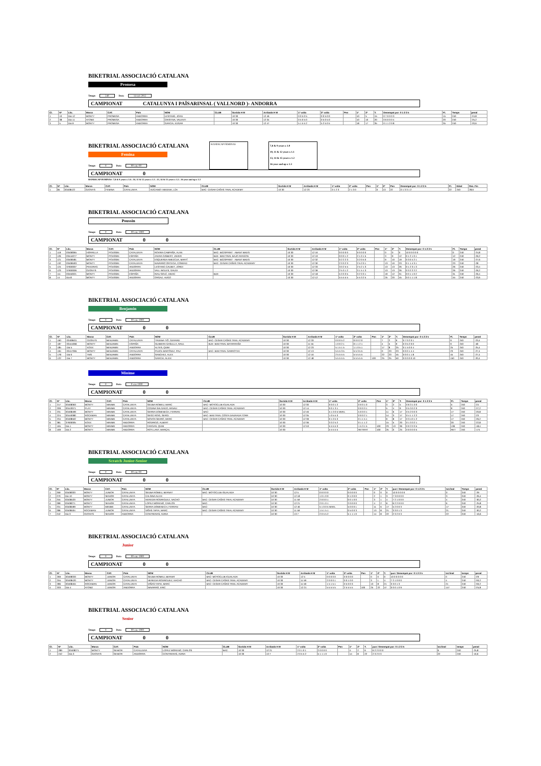BIKETRIAL ASSOCIACIÓ CATALANA
Promesa
Temps 240 Data 14-oct-2012
CAMPIONAT CATALUNYA I PAÏSARINSAL ( VALLNORD )- ANDORRA
| Cl. | Nº | Llic. | Marca | CAT. | País | NOM | CLUB | Sortida H M | Arribada H M | 1ª volta | 2ª volta | Pen | 1ª | 2ª | T. | Desempat por: 0 1 2 3 5 | Fl. | Temps | penal |
| --- | --- | --- | --- | --- | --- | --- | --- | --- | --- | --- | --- | --- | --- | --- | --- | --- | --- | --- | --- |
| 1 | 10 | Dia 12 | MONTY | PROMESA | ANDORRA | LESTANG, JOAN | | 10 30 | 12 46 | 0 0 5 0 5 | 0 0 5 0 0 | | 10 | 5 | 15 | 0 7 0 0 0 3 | 15 | 240 | -24,8 |
| 2 | 38 | Dia 11 | ATOMZ | PROMESA | ANDORRA | CRISTINA, VALENTI | | 10 30 | 12 34 | 0 5 0 5 0 | 0 5 0 5 0 | | 10 | 10 | 20 | 0 6 0 0 0 4 | 20 | 240 | -25,2 |
| 3 | 5 | Dia 9 | MONTY | PROMESA | ANDORRA | GARCIA, EDGAR | | 10 30 | 12 47 | 5 1 5 5 2 | 5 2 5 0 5 | | 18 | 17 | 35 | 0 1 1 2 0 8 | 35 | 240 | -20,6 |
BIKETRIAL ASSOCIACIÓ CATALANA
Femina
Temps 0 Data 00-ene-00
HANDICAP FEMINAS
7,8 & 9 years x 1.0
10, 11 & 12 years x 1.1
13, 14 & 15 years x 1.2
16 year and up x 1.3
CAMPIONAT 0
HANDICAP FEMINAS: 7,8 & 9 years x 1.0 ; 10, 11 & 12 years x 1.1 ; 13, 14 & 15 years x 1.2 ; 16 year and up x 1.3
| Cl. | Nº | Llic. | Marca | CAT. | País | NOM | CLUB | Sortida H M | Arribada H M | 1ª volta | 2ª volta | Pen | 1ª | 2ª | Pen | Desempat por: 0 1 2 3 5 | Fl. | Edad | Res. Fin |
| --- | --- | --- | --- | --- | --- | --- | --- | --- | --- | --- | --- | --- | --- | --- | --- | --- | --- | --- | --- |
| 1 | 84 | 03408422 | OZONYS | FEMINA | CATALUNYA | VIZCAINO I MEDINA, LÚA | BAC- CESAR CAÑAS TRIAL ACADEMY | 10 30 | 12 23 | 0 1 2 3 | 2 1 3 0 | | 0 | 13 | 22 | 0 1 3 3 1 2 | 22 | 240 | 28,6 |
BIKETRIAL ASSOCIACIÓ CATALANA
Poussin
Temps 0 Data 00-ene-1900
CAMPIONAT 0 0
| Cl. | Nº | Llic. | Marca | CAT. | País | NOM | CLUB | Sortida H M | Arribada H M | 1ª volta | 2ª volta | Pen | 1ª | 2ª | T. | Desempat por: 0 1 2 3 5 | Fl. | Temps | penal |
| --- | --- | --- | --- | --- | --- | --- | --- | --- | --- | --- | --- | --- | --- | --- | --- | --- | --- | --- | --- |
| 1 | 119 | 03408365 | HORRILLA | POUSSIN | CATALUNYA | ROVIRA CAMPAÑA, ALAN | BAC- BICISPRINT - ABANT BIKES | 10 30 | 12 16 | 0 0 0 0 0 | 0 0 0 0 0 | | 0 | 0 | 0 | 10 0 0 0 0 0 | 0 | 240 | -24,8 |
| 2 | 126 | 03444077 | MONTY | POUSSIN | ESPAÑA | ZAERA GISBERT, JAVIER | BUE- BIKETRIAL BAJO ARAGON | 10 30 | 12 19 | 0 0 0 1 2 | 2 1 0 1 5 | | 3 | 9 | 12 | 0 1 2 1 0 1 | 12 | 240 | -26,2 |
| 3 | 121 | 03408481 | MONTY | POUSSIN | CATALUNYA | ESQUERDA AMEZCUA, MARTÍ | BAC- BICISPRINT - ABANT BIKES | 10 30 | 12 32 | 0 2 2 2 3 | 3 2 0 5 0 | | 9 | 10 | 19 | 0 3 0 4 2 1 | 19 | 240 | -27,6 |
| 4 | 132 | 03408493 | MONTY | POUSSIN | CATALUNYA | NAVARRO ORTEGA, CONRAD | BAC- CESAR CAÑAS TRIAL ACADEMY | 10 30 | 12 30 | 2 3 3 2 3 | 2 5 2 0 1 | | 13 | 10 | 23 | 0 1 1 4 3 1 | 23 | 240 | -28 |
| 5 | 124 | 37600007 | PEEDRAG | POUSSIN | ANDORRA | LESTANG CAUBET, JORDI | | 10 30 | 12 33 | 3 0 2 5 5 | 2 5 2 1 3 | | 13 | 13 | 26 | 0 1 2 3 1 3 | 26 | 240 | -23,4 |
| 6 | 123 | 37600006 | OZONYS | POUSSIN | ANDORRA | VALL INGLES, GAUDI | | 10 30 | 12 39 | 2 5 3 1 2 | 3 1 5 1 3 | | 13 | 13 | 26 | 0 3 2 2 2 2 | 26 | 240 | -26,2 |
| 7 | 111 | 03450021 | MONTY | POUSSIN | ESPAÑA | RIAU SOLÉ, DIDAC | BUE- | 10 30 | 12 18 | 5 3 3 3 5 | 3 2 3 3 1 | | 19 | 12 | 31 | 0 0 1 1 0 2 | 31 | 240 | -26,4 |
| 8 | 14 | Dia 8 | MONTY | POUSSIN | ANDORRA | ORGAZ, HUGO | | 10 30 | 12 12 | 5 5 5 5 5 | 5 5 3 2 5 | | 25 | 20 | 45 | 0 0 1 1 1 8 | 45 | 240 | -23,6 |
BIKETRIAL ASSOCIACIÓ CATALANA
Benjamin
Temps 0 Data 00-ene-1900
CAMPIONAT 0 0
| Cl. | Nº | Llic. | Marca | CAT. | País | NOM | CLUB | Sortida H M | Arribada H M | 1ª volta | 2ª volta | Pen | 1ª | 2ª | T. | Desempat por: 0 1 2 3 5 | Fl. | Temps | penal |
| --- | --- | --- | --- | --- | --- | --- | --- | --- | --- | --- | --- | --- | --- | --- | --- | --- | --- | --- | --- |
| 1 | 160 | 03408401 | OZONYS | BENJAMIN | CATALUNYA | TRUEBA TIÓ, GERARD | BAC- CESAR CAÑAS TRIAL ACADEMY | 10 30 | 12 33 | 0 0 0 5 2 | 0 0 0 2 0 | | 7 | 2 | 9 | 0 7 0 2 0 1 | 9 | 240 | -23,4 |
| 2 | 187 | 03444066 | MONTY | BENJAMIN | ESPAÑA | GUIMERA GASULLA, RAUL | BUE- BIKETRIAL MATARRAÑA | 10 30 | 11 55 | 1 0 0 2 1 | 0 1 1 2 1 | | 4 | 5 | 9 | 0 3 5 2 0 0 | 9 | 240 | -48 |
| 3 | 185 | Dia 5 | KOXX | BENJAMIN | ANDORRA | ALTES, QUIM | | 10 30 | 12 23 | 5 1 5 1 5 | 1 1 0 5 1 | | 17 | 8 | 25 | 0 1 5 0 0 4 | 25 | 240 | -25,4 |
| 4 | 194 | 03417065 | MONTY | BENJAMIN | CATALUNYA | PUJOL MARTÍNEZ, PAU | BAC- BIKETRIAL GARROTXA | 10 30 | 12 13 | 5 5 5 3 5 | 5 5 3 5 5 | | 0 | 23 | 23 | 0 0 0 1 4 4 | 23 | 240 | -27,4 |
| 5 | 178 | Dia 6 | TMS | BENJAMIN | ANDORRA | SANCHEZ, ALEX | | 10 30 | 12 16 | 2 5 5 5 5 | 5 5 5 5 5 | | 22 | 23 | 45 | 0 0 0 1 1 8 | 45 | 240 | -27,4 |
| 6 | 122 | Dia 7 | MONTY | BENJAMIN | ANDORRA | GARCIA, ALEIX | | 10 30 | 12 48 | 5 5 5 5 5 | 5 5 5 5 5 | 100 | 25 | 25 | 50 | 0 0 0 0 0 10 | 150 | 240 | -20,4 |
Minime
Temps 0 Data 0-ene-1900
CAMPIONAT 0 0
| Cl. | Nº | Llic. | Marca | CAT. | País | NOM | CLUB | Sortida H M | Arribada H M | 1ª volta | 2ª volta | Pen | 1ª | 2ª | T. | Desempat por: 0 1 2 3 5 | Fl. | Temps | penal |
| --- | --- | --- | --- | --- | --- | --- | --- | --- | --- | --- | --- | --- | --- | --- | --- | --- | --- | --- | --- |
| 1 | 217 | 03408363 | MONTY | MINIME | CATALUNYA | SEUBA ROMEU, MARC | BAC- MOTOCLUB IGUALADA | 10 30 | 12 30 | 0 0 0 1 2 | 0 0 0 1 0 | | 3 | 2 | 5 | 0 6 3 1 0 0 | 5 | 240 | -24 |
| 2 | 209 | 03443071 | PLAY | MINIME | CATALUNYA | CODINA SALGADO, ARNAU | BAC- CESAR CAÑAS TRIAL ACADEMY | 10 30 | 12 14 | 0 0 1 3 1 | 0 0 0 3 1 | | 5 | 4 | 9 | 0 5 3 0 2 0 | 9 | 240 | -27,2 |
| 3 | 231 | 03408499 | MONTY | MINIME | CATALUNYA | SERRA DOMENECH, FERRAN | BAC- | 10 30 | 12 46 | 5 1 0 0 5 NIVEL | 5 0 0 0 1 | | 11 | 6 | 17 | 0 5 2 0 0 3 | 17 | 240 | -20,8 |
| 4 | 224 | 03440080 | ROCKMAN | MINIME | CATALUNYA | SEGÚ ROIG, SERGI | BAC- BIKETRIAL COSTA DAURADA TORR | 10 30 | 12 35 | 1 0 5 5 3 | 0 0 0 2 1 | | 14 | 3 | 17 | 0 4 1 1 2 2 | 17 | 240 | -23 |
| 5 | 234 | 03408502 | MONTY | MINIME | CATALUNYA | NOVOA SIDIRO, MARC | BAC- CESAR CAÑAS TRIAL ACADEMY | 10 30 | 12 39 | 0 1 0 5 3 | 0 1 1 5 1 | | 9 | 8 | 17 | 0 3 4 0 1 2 | 17 | 240 | -26,2 |
| 6 | 381 | 37600005 | KOXX | MINIME | ANDORRA | RODRIGO, ALBERT | | 10 30 | 12 36 | 3 3 2 5 2 | 0 1 1 1 2 | | 15 | 5 | 20 | 0 1 3 3 2 1 | 20 | 240 | -22,8 |
| 7 | 165 | Dia 1 | MONTY | MINIME | ANDORRA | FARGAS, QUIM | | 10 30 | 12 53 | 5 5 5 5 3 | 1 5 3 1 5 | 100 | 23 | 13 | 36 | 0 0 2 0 3 5 | 136 | 240 | -18,4 |
| 8 | 169 | Dia 2 | MONTY | MINIME | ANDORRA | ROTLLANT, MARÇAL | | 10 30 | | 5 5 5 5 5 | RETIRAT | 100 | 25 | 0 | 25 | 0 0 0 0 0 5 | RET | 240 | -174 |
BIKETRIAL ASSOCIACIÓ CATALANA
Scratch Junior-Senior
Temps 0 Data 00-ene-00
CAMPIONAT 0 0
| Cl. | Nº | Llic. | Marca | CAT. | País | NOM | CLUB | Sortida H M | Arribada H M | 1ª volta | 2ª volta | Pen | 1ª | 2ª | T. | pun / Desempat por: 0 1 2 3 5 | tot.final | Temps | penal |
| --- | --- | --- | --- | --- | --- | --- | --- | --- | --- | --- | --- | --- | --- | --- | --- | --- | --- | --- | --- |
| 1 | 269 | 03408333 | MONTY | JUNIOR | CATALUNYA | SEUBA ROMEU, BERNAT | BAC- MOTOCLUB IGUALADA | 10 30 | 12 5 | 0 0 0 0 0 | 0 0 0 0 0 | | 0 | 0 | 0 | 10 0 0 0 0 0 | 0 | 240 | -29 |
| 2 | 270 | Dia 10 | MONTY | SENIOR | CATALUNYA | CALSINA ALEIX | | 10 30 | 12 18 | 1 0 1 0 0 | 0 1 0 0 0 | | 2 | 1 | 3 | 7 3 0 0 0 0 | 3 | 240 | -26,4 |
| 3 | 255 | 03408420 | MONTY | JUNIOR | CATALUNYA | HEREDIA RODRIGUEZ, NACHO | BAC- CESAR CAÑAS TRIAL ACADEMY | 10 30 | 11 59 | 2 0 0 0 1 | 0 0 1 0 0 | | 3 | 1 | 4 | 7 2 1 0 0 0 | 4 | 240 | -30,2 |
| 4 | 289 | 03408271 | MONTY | SENIOR | CATALUNYA | LOPEZ MORENO, CARLOS | BAC- | 10 30 | 12 21 | 2 0 1 0 1 | 2 0 0 0 0 | | 4 | 2 | 6 | 6 2 2 0 0 0 | 6 | 240 | -25,8 |
| 5 | 231 | 03408499 | MONTY | MINIME | CATALUNYA | SERRA DOMENECH, FERRAN | BAC- | 10 30 | 12 46 | 5 1 0 0 5 NIVEL | 5 0 0 0 1 | | 11 | 6 | 17 | 5 2 0 0 3 | 17 | 240 | -20,8 |
| 6 | 286 | 03408404 | ROCKMAN | JUNIOR | CATALUNYA | VIÑAS TAPIA, MARC | BAC- CESAR CAÑAS TRIAL ACADEMY | 10 30 | 11 59 | 1 5 1 5 1 | 0 5 0 0 3 | | 13 | 8 | 21 | 3 3 0 1 3 | 21 | 240 | -30,2 |
| 7 | 242 | Dia 3 | OZONYS | SENIOR | ANDORRA | CONTRERAS, ADRIA | | 10 30 | 13 7 | 2 0 5 5 2 | 5 1 1 1 0 | | 14 | 8 | 22 | 2 3 2 0 3 | 22 | 240 | -16,6 |
BIKETRIAL ASSOCIACIÓ CATALANA
Junior
Temps 0 Data 00-ene-1900
CAMPIONAT 0 0
| Cl. | Nº | Llic. | Marca | CAT. | País | NOM | CLUB | Sortida H M | Arribada H M | 1ª volta | 2ª volta | Pen | 1ª | 2ª | T. | pun / Desempat por: 0 1 2 3 5 | tot.final | temps | penal |
| --- | --- | --- | --- | --- | --- | --- | --- | --- | --- | --- | --- | --- | --- | --- | --- | --- | --- | --- | --- |
| 1 | 269 | 03408333 | MONTY | JUNIOR | CATALUNYA | SEUBA ROMEU, BERNAT | BAC- MOTOCLUB IGUALADA | 10 30 | 12 5 | 0 0 0 0 0 | 0 0 0 0 0 | | 0 | 0 | 0 | 10 0 0 0 0 0 | 0 | 240 | -29 |
| 2 | 255 | 03408420 | MONTY | JUNIOR | CATALUNYA | HEREDIA RODRIGUEZ, NACHO | BAC- CESAR CAÑAS TRIAL ACADEMY | 10 30 | 11 59 | 2 0 0 0 1 | 0 0 1 0 0 | | 3 | 1 | 4 | 7 2 1 0 0 0 | 4 | 240 | -30,2 |
| 3 | 286 | 03408404 | ROCKMAN | JUNIOR | CATALUNYA | VIÑAS TAPIA, MARC | BAC- CESAR CAÑAS TRIAL ACADEMY | 10 30 | 11 59 | 1 5 1 5 1 | 0 5 0 0 3 | | 13 | 8 | 21 | 3 3 0 1 3 | 21 | 240 | -30,2 |
| 4 | 333 | Dia 4 | ATOMZ | JUNIOR | ANDORRA | NAVARRO, ERIC | | 10 30 | 12 21 | 5 5 5 5 5 | 2 5 5 5 5 | 100 | 25 | 22 | 47 | 0 0 0 1 0 9 | 147 | 240 | -25,8 |
BIKETRIAL ASSOCIACIÓ CATALANA
Senior
Temps 0 Data 00-ene-1900
CAMPIONAT 0 0
| Cl. | Nº | Llic. | Marca | CAT. | País | NOM | CLUB | Sortida H M | Arribada H M | 1ª volta | 2ª volta | Pen | 1ª | 2ª | T. | pun / Desempat por: 0 1 2 3 5 | tot.final | temps | penal |
| --- | --- | --- | --- | --- | --- | --- | --- | --- | --- | --- | --- | --- | --- | --- | --- | --- | --- | --- | --- |
| 1 | 289 | 03408271 | MONTY | SENIOR | CATALUNYA | LOPEZ MORENO, CARLOS | BAC- | 10 30 | 12 21 | 2 0 1 0 1 | 2 0 0 0 0 | | 4 | 2 | 6 | 6 2 2 0 0 0 | 6 | 240 | -25,8 |
| 2 | 242 | Dia 3 | OZONYS | SENIOR | ANDORRA | CONTRERAS, ADRIA | | 10 30 | 13 7 | 2 0 5 5 2 | 5 1 1 1 0 | | 14 | 8 | 22 | 2 3 2 0 3 | 22 | 240 | -16,6 |